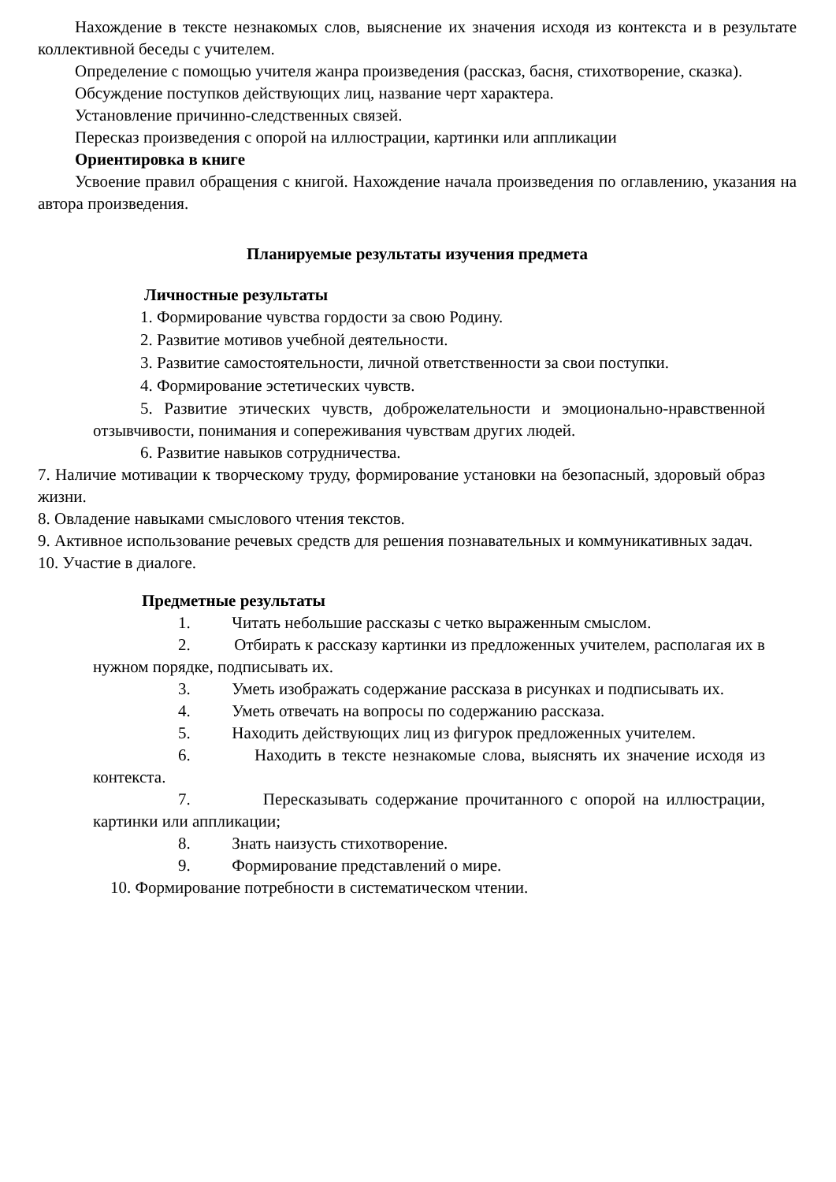Нахождение в тексте незнакомых слов, выяснение их значения исходя из контекста и в результате коллективной беседы с учителем.
Определение с помощью учителя жанра произведения (рассказ, басня, стихотворение, сказка).
Обсуждение поступков действующих лиц, название черт характера.
Установление причинно-следственных связей.
Пересказ произведения с опорой на иллюстрации, картинки или аппликации
Ориентировка в книге
Усвоение правил обращения с книгой. Нахождение начала произведения по оглавлению, указания на автора произведения.
Планируемые результаты изучения предмета
Личностные результаты
1. Формирование чувства гордости за свою Родину.
2. Развитие мотивов учебной деятельности.
3. Развитие самостоятельности, личной ответственности за свои поступки.
4. Формирование эстетических чувств.
5. Развитие этических чувств, доброжелательности и эмоционально-нравственной отзывчивости, понимания и сопереживания чувствам других людей.
6. Развитие навыков сотрудничества.
7. Наличие мотивации к творческому труду, формирование установки на безопасный, здоровый образ жизни.
8. Овладение навыками смыслового чтения текстов.
9. Активное использование речевых средств для решения познавательных и коммуникативных задач.
10. Участие в диалоге.
Предметные результаты
1. Читать небольшие рассказы с четко выраженным смыслом.
2. Отбирать к рассказу картинки из предложенных учителем, располагая их в нужном порядке, подписывать их.
3. Уметь изображать содержание рассказа в рисунках и подписывать их.
4. Уметь отвечать на вопросы по содержанию рассказа.
5. Находить действующих лиц из фигурок предложенных учителем.
6. Находить в тексте незнакомые слова, выяснять их значение исходя из контекста.
7. Пересказывать содержание прочитанного с опорой на иллюстрации, картинки или аппликации;
8. Знать наизусть стихотворение.
9. Формирование представлений о мире.
10. Формирование потребности в систематическом чтении.